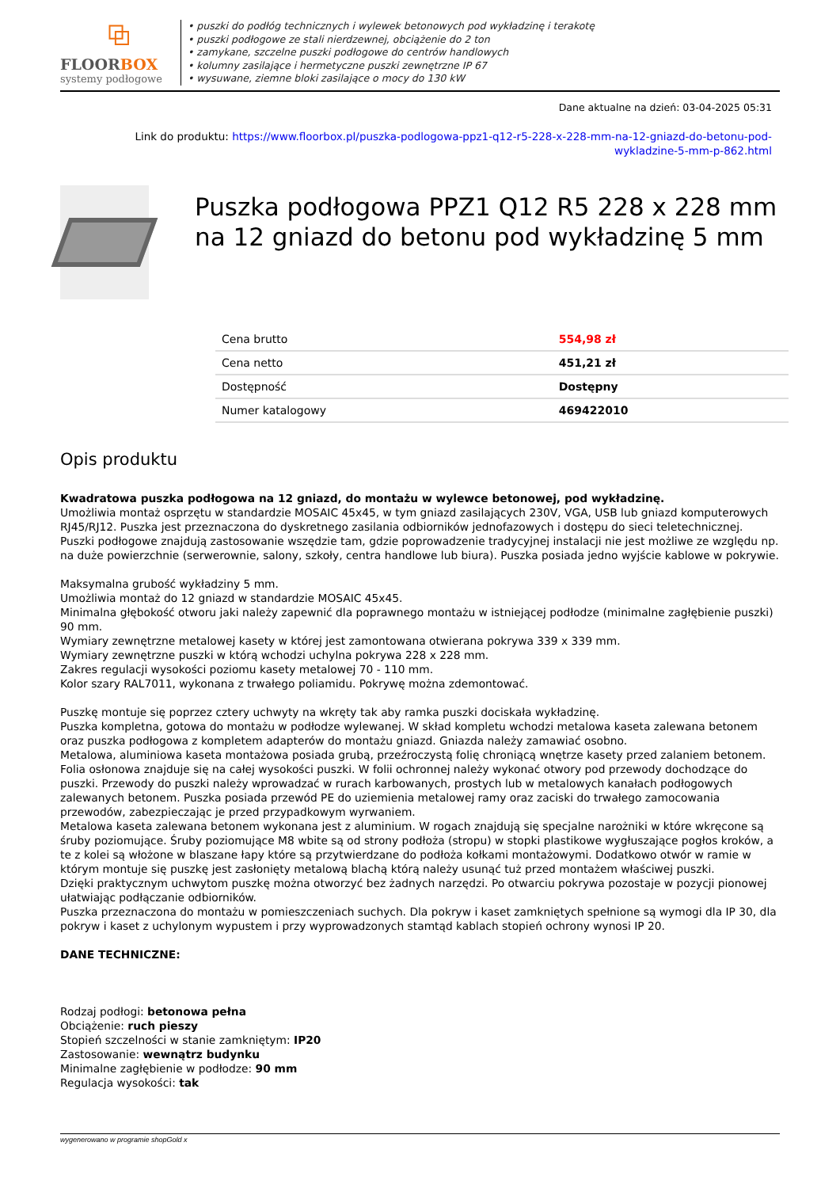⧉
FLOORBOX
systemy podłogowe
• puszki do podłóg technicznych i wylewek betonowych pod wykładzinę i terakotę
• puszki podłogowe ze stali nierdzewnej, obciążenie do 2 ton
• zamykane, szczelne puszki podłogowe do centrów handlowych
• kolumny zasilające i hermetyczne puszki zewnętrzne IP 67
• wysuwane, ziemne bloki zasilające o mocy do 130 kW
Dane aktualne na dzień: 03-04-2025 05:31
Link do produktu: https://www.floorbox.pl/puszka-podlogowa-ppz1-q12-r5-228-x-228-mm-na-12-gniazd-do-betonu-pod-
wykladzine-5-mm-p-862.html
Puszka podłogowa PPZ1 Q12 R5 228 x 228 mm na 12 gniazd do betonu pod wykładzinę 5 mm
| Cena brutto | 554,98 zł |
| Cena netto | 451,21 zł |
| Dostępność | Dostępny |
| Numer katalogowy | 469422010 |
Opis produktu
Kwadratowa puszka podłogowa na 12 gniazd, do montażu w wylewce betonowej, pod wykładzinę.
Umożliwia montaż osprzętu w standardzie MOSAIC 45x45, w tym gniazd zasilających 230V, VGA, USB lub gniazd komputerowych RJ45/RJ12. Puszka jest przeznaczona do dyskretnego zasilania odbiorników jednofazowych i dostępu do sieci teletechnicznej. Puszki podłogowe znajdują zastosowanie wszędzie tam, gdzie poprowadzenie tradycyjnej instalacji nie jest możliwe ze względu np. na duże powierzchnie (serwerownie, salony, szkoły, centra handlowe lub biura). Puszka posiada jedno wyjście kablowe w pokrywie.
Maksymalna grubość wykładziny 5 mm.
Umożliwia montaż do 12 gniazd w standardzie MOSAIC 45x45.
Minimalna głębokość otworu jaki należy zapewnić dla poprawnego montażu w istniejącej podłodze (minimalne zagłębienie puszki) 90 mm.
Wymiary zewnętrzne metalowej kasety w której jest zamontowana otwierana pokrywa 339 x 339 mm.
Wymiary zewnętrzne puszki w którą wchodzi uchylna pokrywa 228 x 228 mm.
Zakres regulacji wysokości poziomu kasety metalowej 70 - 110 mm.
Kolor szary RAL7011, wykonana z trwałego poliamidu. Pokrywę można zdemontować.
Puszkę montuje się poprzez cztery uchwyty na wkręty tak aby ramka puszki dociskała wykładzinę.
Puszka kompletna, gotowa do montażu w podłodze wylewanej. W skład kompletu wchodzi metalowa kaseta zalewana betonem oraz puszka podłogowa z kompletem adapterów do montażu gniazd. Gniazda należy zamawiać osobno.
Metalowa, aluminiowa kaseta montażowa posiada grubą, przeźroczystą folię chroniącą wnętrze kasety przed zalaniem betonem. Folia osłonowa znajduje się na całej wysokości puszki. W folii ochronnej należy wykonać otwory pod przewody dochodzące do puszki. Przewody do puszki należy wprowadzać w rurach karbowanych, prostych lub w metalowych kanałach podłogowych zalewanych betonem. Puszka posiada przewód PE do uziemienia metalowej ramy oraz zaciski do trwałego zamocowania przewodów, zabezpieczając je przed przypadkowym wyrwaniem.
Metalowa kaseta zalewana betonem wykonana jest z aluminium. W rogach znajdują się specjalne narożniki w które wkręcone są śruby poziomujące. Śruby poziomujące M8 wbite są od strony podłoża (stropu) w stopki plastikowe wygłuszające pogłos kroków, a te z kolei są włożone w blaszane łapy które są przytwierdzane do podłoża kołkami montażowymi. Dodatkowo otwór w ramie w którym montuje się puszkę jest zasłonięty metalową blachą którą należy usunąć tuż przed montażem właściwej puszki.
Dzięki praktycznym uchwytom puszkę można otworzyć bez żadnych narzędzi. Po otwarciu pokrywa pozostaje w pozycji pionowej ułatwiając podłączanie odbiorników.
Puszka przeznaczona do montażu w pomieszczeniach suchych. Dla pokryw i kaset zamkniętych spełnione są wymogi dla IP 30, dla pokryw i kaset z uchylonym wypustem i przy wyprowadzonych stamtąd kablach stopień ochrony wynosi IP 20.
DANE TECHNICZNE:
Rodzaj podłogi: betonowa pełna
Obciążenie: ruch pieszy
Stopień szczelności w stanie zamkniętym: IP20
Zastosowanie: wewnątrz budynku
Minimalne zagłębienie w podłodze: 90 mm
Regulacja wysokości: tak
wygenerowano w programie shopGold x